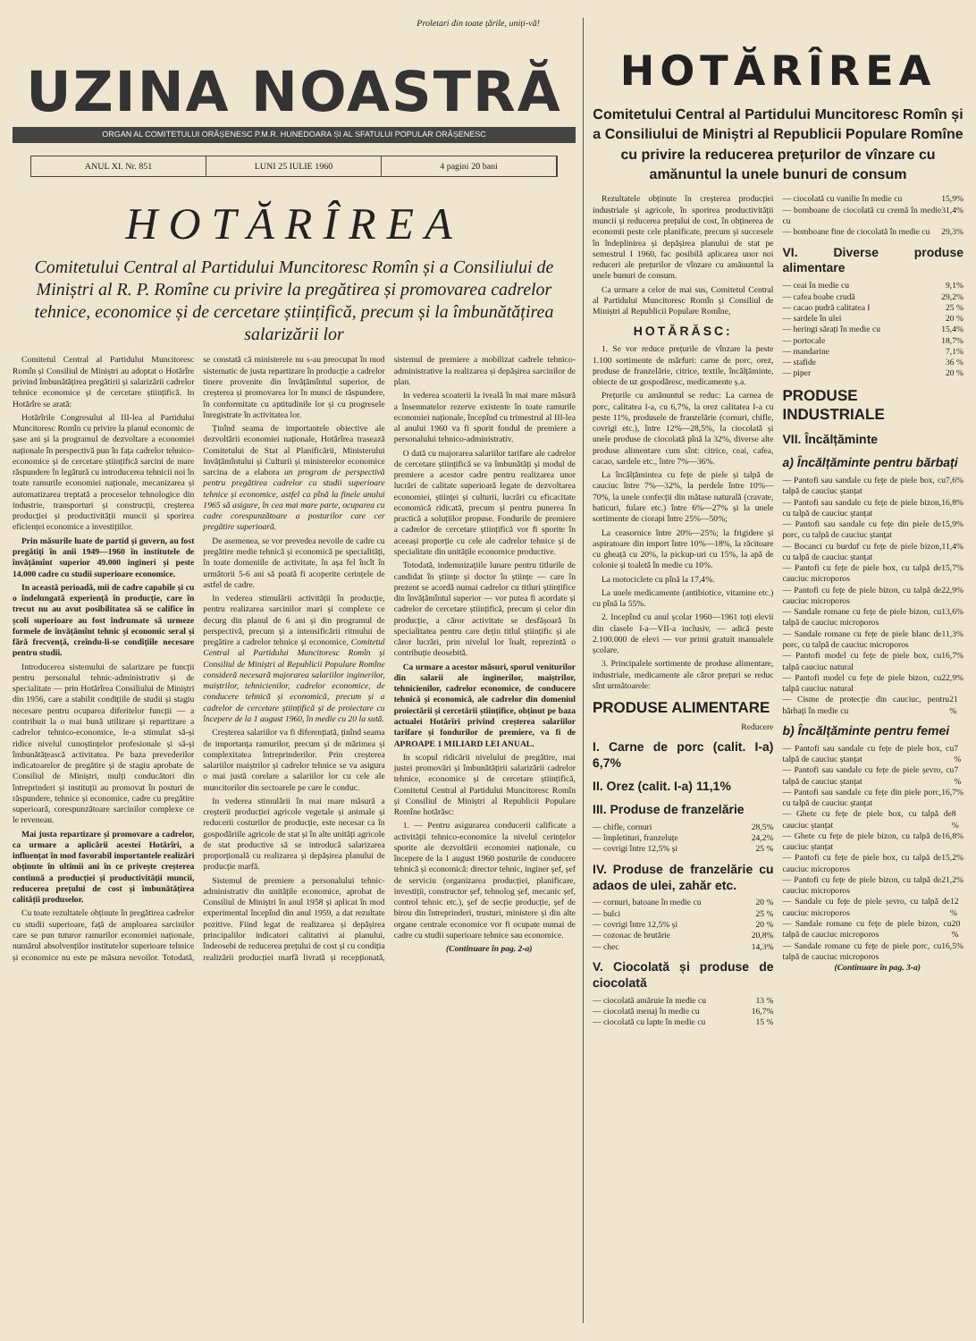Proletari din toate țările, uniți-vă!
UZINA NOASTRĂ
ORGAN AL COMITETULUI ORĂȘENESC P.M.R. HUNEDOARA ȘI AL SFATULUI POPULAR ORĂȘENESC
ANUL XI. Nr. 851 LUNI 25 IULIE 1960 4 pagini 20 bani
HOTĂRÎREA
Comitetului Central al Partidului Muncitoresc Romîn și a Consiliului de Miniștri al R. P. Romîne cu privire la pregătirea și promovarea cadrelor tehnice, economice și de cercetare științifică, precum și la îmbunătățirea salarizării lor
Comitetul Central al Partidului Muncitoresc Romîn și Consiliul de Miniștri au adoptat o Hotărîre privind îmbunătățirea pregătirii și salarizării cadrelor tehnice economice și de cercetare științifică. In Hotărîre se arată:
Hotărîrile Congresului al III-lea al Partidului Muncitoresc Romîn cu privire la planul economic de șase ani și la programul de dezvoltare a economiei naționale în perspectivă pun în fața cadrelor tehnico-economice și de cercetare științifică sarcini de mare răspundere în legătură cu introducerea tehnicii noi în toate ramurile economiei naționale, mecanizarea și automatizarea treptată a proceselor tehnologice din industrie, transporturi și construcții, creșterea producției și productivității muncii și sporirea eficienței economice a investițiilor.
Prin măsurile luate de partid și guvern, au fost pregătiți în anii 1949—1960 în institutele de învățămînt superior 49.000 ingineri și peste 14.000 cadre cu studii superioare economice.
In această perioadă, mii de cadre capabile și cu o îndelungată experiență în producție, care în trecut nu au avut posibilitatea să se califice în școli superioare au fost îndrumate să urmeze formele de învățămînt tehnic și economic seral și fără frecvență, creîndu-li-se condițiile necesare pentru studii.
Introducerea sistemului de salarizare pe funcții pentru personalul tehnic-administrativ și de specialitate — prin Hotărîrea Consiliului de Miniștri din 1956, care a stabilit condițiile de studii și stagiu necesare pentru ocuparea diferitelor funcții — a contribuit la o mai bună utilizare și repartizare a cadrelor tehnico-economice, le-a stimulat să-și ridice nivelul cunoștințelor profesionale și să-și îmbunătățească activitatea. Pe baza prevederilor indicatoarelor de pregătire și de stagiu aprobate de Consiliul de Miniștri, mulți conducători din întreprinderi și instituții au promovat în posturi de răspundere, tehnice și economice, cadre cu pregătire superioară, corespunzătoare sarcinilor complexe ce le reveneau.
Mai justa repartizare și promovare a cadrelor, ca urmare a aplicării acestei Hotărîri, a influențat în mod favorabil importantele realizări obținute în ultimii ani în ce privește creșterea continuă a producției și productivității muncii, reducerea prețului de cost și îmbunătățirea calității produselor.
Cu toate rezultatele obținute în pregătirea cadrelor cu studii superioare, față de amploarea sarcinilor care se pun tuturor ramurilor economiei naționale, numărul absolvenților institutelor superioare tehnice și economice nu este pe măsura nevoilor. Totodată, se constată că ministerele nu s-au preocupat în mod sistematic de justa repartizare în producție a cadrelor tinere provenite din învățămîntul superior, de creșterea și promovarea lor în munci de răspundere, în conformitate cu aptitudinile lor și cu progresele înregistrate în activitatea lor.
Ținînd seama de importantele obiective ale dezvoltării economiei naționale, Hotărîrea trasează Comitetului de Stat al Planificării, Ministerului Invățămîntului și Culturii și ministerelor economice sarcina de a elabora un program de perspectivă pentru pregătirea cadrelor cu studii superioare tehnice și economice, astfel ca pînă la finele anului 1965 să asigure, în cea mai mare parte, ocuparea cu cadre corespunzătoare a posturilor care cer pregătire superioară.
De asemenea, se vor prevedea nevoile de cadre cu pregătire medie tehnică și economică pe specialități, în toate domeniile de activitate, în așa fel încît în următorii 5-6 ani să poată fi acoperite cerințele de astfel de cadre.
In vederea stimulării activității în producție, pentru realizarea sarcinilor mari și complexe ce decurg din planul de 6 ani și din programul de perspectivă, precum și a intensificării ritmului de pregătire a cadrelor tehnice și economice, Comitetul Central al Partidului Muncitoresc Romîn și Consiliul de Miniștri al Republicii Populare Romîne consideră necesară majorarea salariilor inginerilor, maiștrilor, tehnicienilor, cadrelor economice, de conducere tehnică și economică, precum și a cadrelor de cercetare științifică și de proiectare cu începere de la 1 august 1960, în medie cu 20 la sută.
Creșterea salariilor va fi diferențiată, ținînd seama de importanța ramurilor, precum și de mărimea și complexitatea întreprinderilor. Prin creșterea salariilor maiștrilor și cadrelor tehnice se va asigura o mai justă corelare a salariilor lor cu cele ale muncitorilor din sectoarele pe care le conduc.
In vederea stimulării în mai mare măsură a creșterii producției agricole vegetale și animale și reducerii costurilor de producție, este necesar ca în gospodăriile agricole de stat și în alte unități agricole de stat productive să se introducă salarizarea proporțională cu realizarea și depășirea planului de producție marfă.
Sistemul de premiere a personalului tehnic-administrativ din unitățile economice, aprobat de Consiliul de Miniștri în anul 1958 și aplicat în mod experimental începînd din anul 1959, a dat rezultate pozitive. Fiind legat de realizarea și depășirea principalilor indicatori calitativi ai planului, îndeosebi de reducerea prețului de cost și cu condiția realizării producției marfă livrată și recepționată, sistemul de premiere a mobilizat cadrele tehnico-administrative la realizarea și depășirea sarcinilor de plan.
In vederea scoaterii la iveală în mai mare măsură a însemnatelor rezerve existente în toate ramurile economiei naționale, începînd cu trimestrul al III-lea al anului 1960 va fi sporit fondul de premiere a personalului tehnico-administrativ.
O dată cu majorarea salariilor tarifare ale cadrelor de cercetare științifică se va îmbunătăți și modul de premiere a acestor cadre pentru realizarea unor lucrări de calitate superioară legate de dezvoltarea economiei, științei și culturii, lucrări cu eficacitate economică ridicată, precum și pentru punerea în practică a soluțiilor propuse. Fondurile de premiere a cadrelor de cercetare științifică vor fi sporite în aceeași proporție cu cele ale cadrelor tehnice și de specialitate din unitățile economice productive.
Totodată, indemnizațiile lunare pentru titlurile de candidat în științe și doctor în științe — care în prezent se acordă numai cadrelor cu titluri științifice din învățămîntul superior — vor putea fi acordate și cadrelor de cercetare științifică, precum și celor din producție, a căror activitate se desfășoară în specialitatea pentru care dețin titlul științific și ale căror lucrări, prin nivelul lor înalt, reprezintă o contribuție deosebită.
Ca urmare a acestor măsuri, sporul veniturilor din salarii ale inginerilor, maiștrilor, tehnicienilor, cadrelor economice, de conducere tehnică și economică, ale cadrelor din domeniul proiectării și cercetării științifice, obținut pe baza actualei Hotărîri privind creșterea salariilor tarifare și fondurilor de premiere, va fi de APROAPE 1 MILIARD LEI ANUAL.
In scopul ridicării nivelului de pregătire, mai justei promovări și îmbunătățirii salarizării cadrelor tehnice, economice și de cercetare științifică, Comitetul Central al Partidului Muncitoresc Romîn și Consiliul de Miniștri al Republicii Populare Romîne hotărăsc:
1. — Pentru asigurarea conducerii calificate a activității tehnico-economice la nivelul cerințelor sporite ale dezvoltării economiei naționale, cu începere de la 1 august 1960 posturile de conducere tehnică și economică: director tehnic, inginer șef, șef de serviciu (organizarea producției, planificare, investiții, constructor șef, tehnolog șef, mecanic șef, control tehnic etc.), șef de secție producție, șef de birou din întreprinderi, trusturi, ministere și din alte organe centrale economice vor fi ocupate numai de cadre cu studii superioare tehnice sau economice.
(Continuare în pag. 2-a)
HOTĂRÎREA
Comitetului Central al Partidului Muncitoresc Romîn și a Consiliului de Miniștri al Republicii Populare Romîne cu privire la reducerea prețurilor de vînzare cu amănuntul la unele bunuri de consum
Rezultatele obținute în creșterea producției industriale și agricole, în sporirea productivității muncii și reducerea prețului de cost, în obținerea de economii peste cele planificate, precum și succesele în îndeplinirea și depășirea planului de stat pe semestrul I 1960, fac posibilă aplicarea unor noi reduceri ale prețurilor de vînzare cu amănuntul la unele bunuri de consum.
Ca urmare a celor de mai sus, Comitetul Central al Partidului Muncitoresc Romîn și Consiliul de Miniștri al Republicii Populare Romîne,
HOTĂRĂSC:
1. Se vor reduce prețurile de vînzare la peste 1.100 sortimente de mărfuri: carne de porc, orez, produse de franzelărie, citrice, textile, încălțăminte, obiecte de uz gospodăresc, medicamente ș.a.
Prețurile cu amănuntul se reduc: La carnea de porc, calitatea I-a, cu 6,7%, la orez calitatea I-a cu peste 11%, produsele de franzelărie (cornuri, chifle, covrigi etc.), între 12%—28,5%, la ciocolată și unele produse de ciocolată pînă la 32%, diverse alte produse alimentare cum sînt: citrice, ceai, cafea, cacao, sardele etc., între 7%—36%.
La încălțămintea cu fețe de piele și talpă de cauciuc între 7%—32%, la perdele între 10%—70%, la unele confecții din mătase naturală (cravate, baticuri, fulare etc.) între 6%—27% și la unele sortimente de ciorapi între 25%—50%;
La ceasornice între 20%—25%; la frigidere și aspiratoare din import între 10%—18%, la răcitoare cu gheață cu 20%, la pickup-uri cu 15%, la apă de colonie și toaletă în medie cu 10%.
La motociclete cu pînă la 17,4%.
La unele medicamente (antibiotice, vitamine etc.) cu pînă la 55%.
2. Incepînd cu anul școlar 1960—1961 toți elevii din clasele I-a—VII-a inclusiv, — adică peste 2.100.000 de elevi — vor primi gratuit manualele școlare.
3. Principalele sortimente de produse alimentare, industriale, medicamente ale căror prețuri se reduc sînt următoarele:
PRODUSE ALIMENTARE
Reducere
I. Carne de porc (calit. I-a) 6,7%
II. Orez (calit. I-a) 11,1%
III. Produse de franzelărie
— chifle, cornuri 28,5%
— împletituri, franzeluțe 24,2%
— covrigi între 12,5% și 25 %
IV. Produse de franzelărie cu adaos de ulei, zahăr etc.
— cornuri, batoane în medie cu 20 %
— bulci 25 %
— covrigi între 12,5% și 20 %
— cozonac de brutărie 20,8%
— chec 14,3%
V. Ciocolată și produse de ciocolată
— ciocolată amăruie în medie cu 13 %
— ciocolată menaj în medie cu 16,7%
— ciocolată cu lapte în medie cu 15 %
— ciocolată cu vanilie în medie cu 15,9%
— bomboane de ciocolată cu cremă în medie cu 31,4%
— bomboane fine de ciocolată în medie cu 29,3%
VI. Diverse produse alimentare
— ceai în medie cu 9,1%
— cafea boabe crudă 29,2%
— cacao pudră calitatea I 25 %
— sardele în ulei 20 %
— heringi sărați în medie cu 15,4%
— portocale 18,7%
— mandarine 7,1%
— stafide 36 %
— piper 20 %
PRODUSE INDUSTRIALE
VII. Încălțăminte
a) Încălțăminte pentru bărbați
— Pantofi sau sandale cu fețe de piele box, cu talpă de cauciuc ștanțat 7,6%
— Pantofi sau sandale cu fețe de piele bizon, cu talpă de cauciuc ștanțat 16,8%
— Pantofi sau sandale cu fețe din piele de porc, cu talpă de cauciuc ștanțat 15,9%
— Bocanci cu burduf cu fețe de piele bizon, cu talpă de cauciuc ștanțat 11,4%
— Pantofi cu fețe de piele box, cu talpă de cauciuc microporos 15,7%
— Pantofi cu fețe de piele bizon, cu talpă de cauciuc microporos 22,9%
— Sandale romane cu fețe de piele bizon, cu talpă de cauciuc microporos 13,6%
— Sandale romane cu fețe de piele blanc de porc, cu talpă de cauciuc microporos 11,3%
— Pantofi model cu fețe de piele box, cu talpă cauciuc natural 16,7%
— Pantofi model cu fețe de piele bizon, cu talpă cauciuc natural 22,9%
— Cisme de protecție din cauciuc, pentru bărbați în medie cu 21 %
b) Încălțăminte pentru femei
— Pantofi sau sandale cu fețe de piele box, cu talpă de cauciuc ștanțat 7 %
— Pantofi sau sandale cu fețe de piele șevro, cu talpă de cauciuc ștanțat 7 %
— Pantofi sau sandale cu fețe din piele porc, cu talpă de cauciuc ștanțat 16,7%
— Ghete cu fețe de piele box, cu talpă de cauciuc ștanțat 8 %
— Ghete cu fețe de piele bizon, cu talpă de cauciuc ștanțat 16,8%
— Pantofi cu fețe de piele box, cu talpă de cauciuc microporos 15,2%
— Pantofi cu fețe de piele bizon, cu talpă de cauciuc microporos 21,2%
— Sandale cu fețe de piele șevro, cu talpă de cauciuc microporos 12 %
— Sandale romane cu fețe de piele bizon, cu talpă de cauciuc microporos 20 %
— Sandale romane cu fețe de piele porc, cu talpă de cauciuc microporos 16,5%
(Continuare în pag. 3-a)